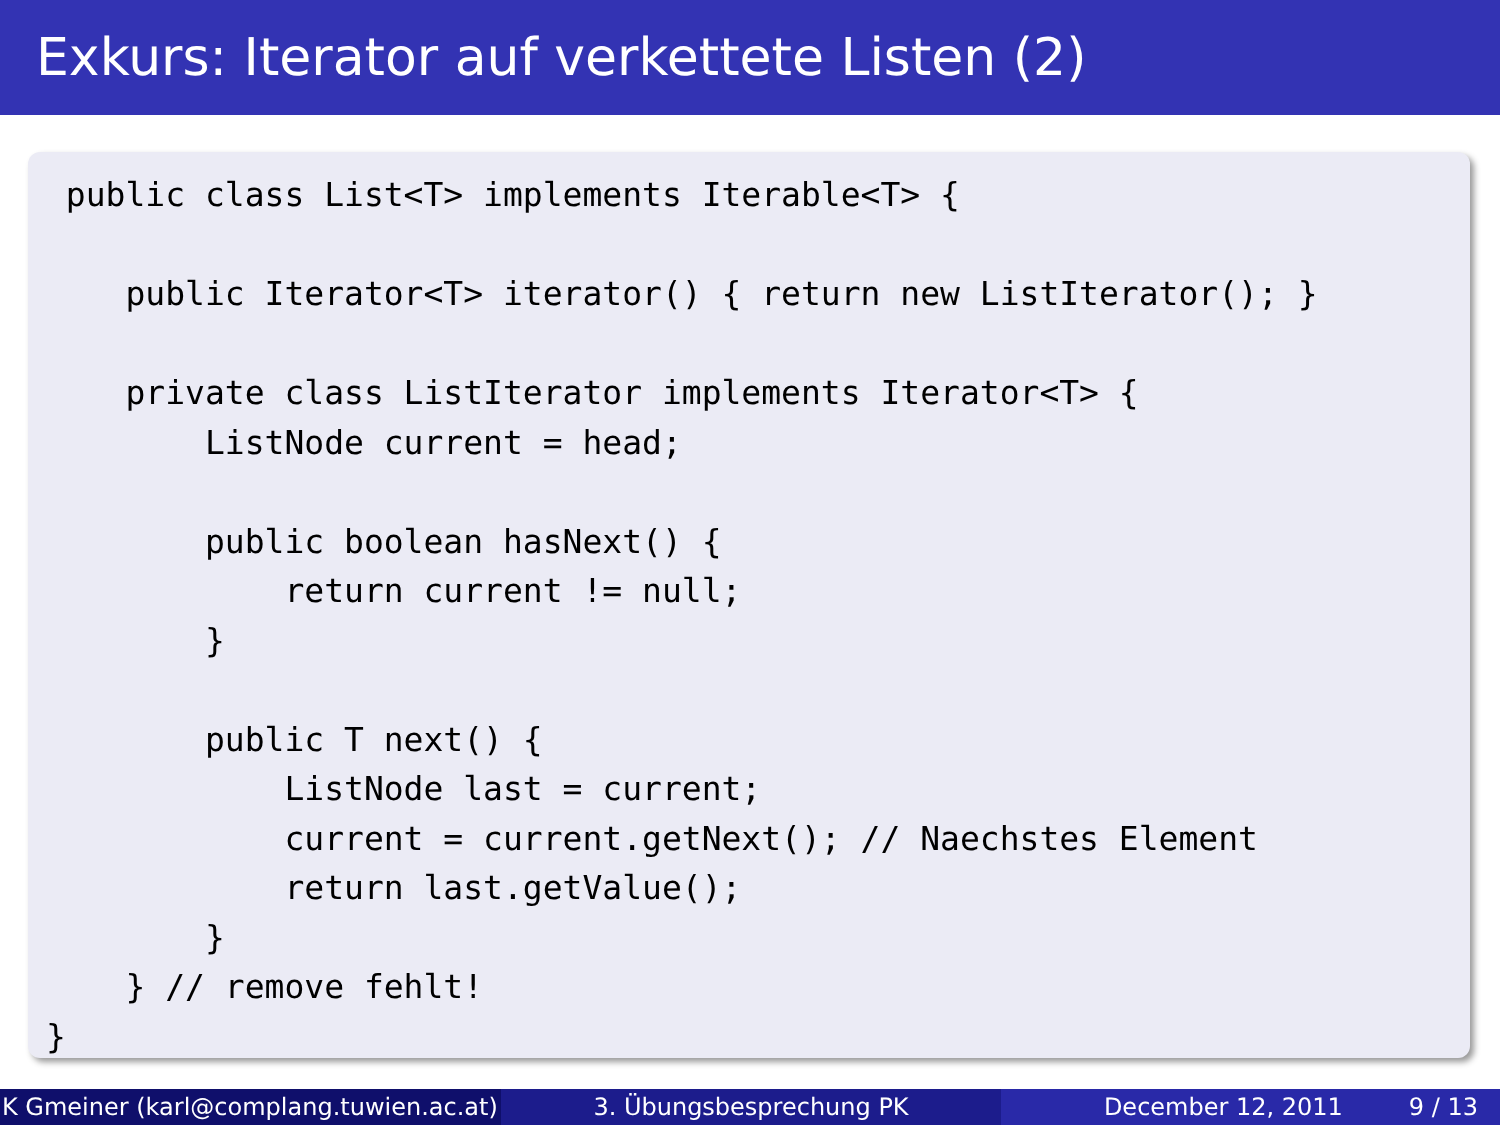Exkurs: Iterator auf verkettete Listen (2)
 public class List<T> implements Iterable<T> {

    public Iterator<T> iterator() { return new ListIterator(); }

    private class ListIterator implements Iterator<T> {
        ListNode current = head;

        public boolean hasNext() {
            return current != null;
        }

        public T next() {
            ListNode last = current;
            current = current.getNext(); // Naechstes Element
            return last.getValue();
        }
    } // remove fehlt!
}
K Gmeiner (karl@complang.tuwien.ac.at)
3. Übungsbesprechung PK December 12, 2011 9 / 13